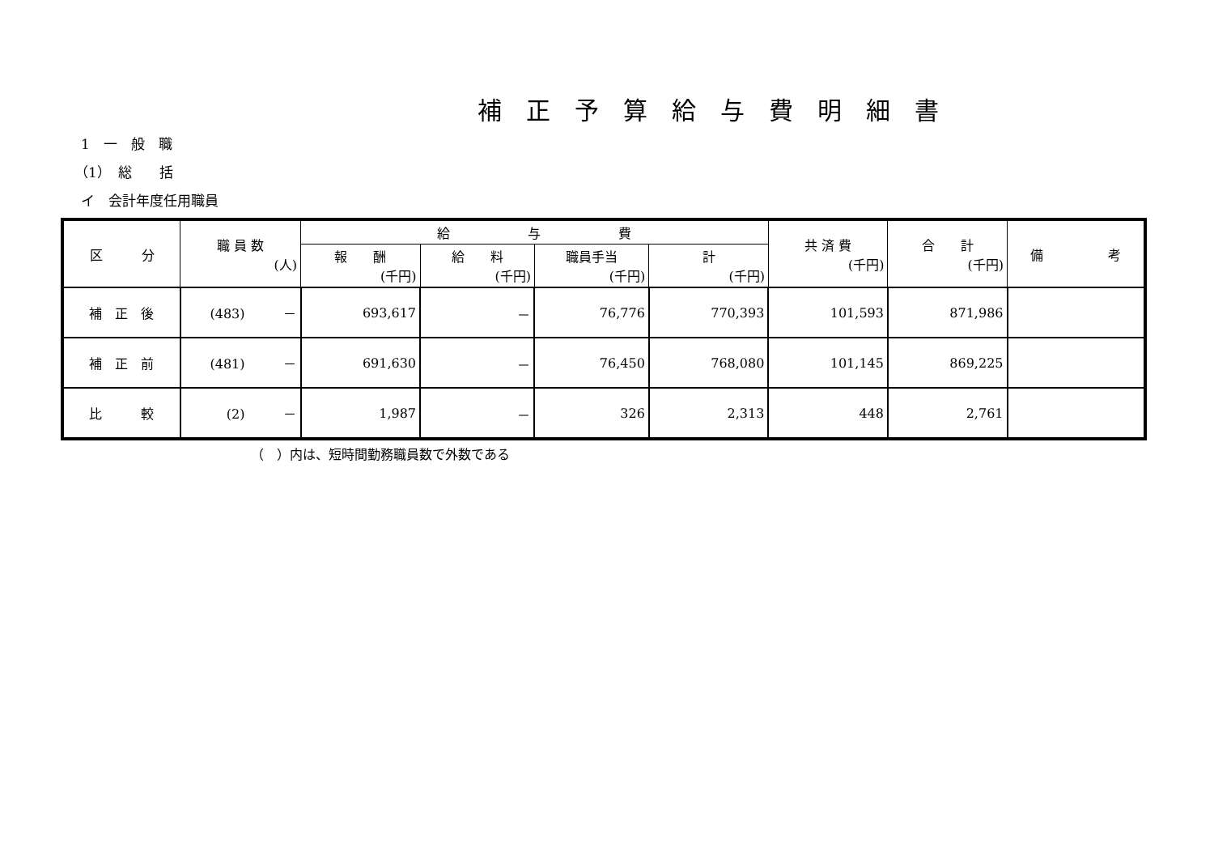補正予算給与費明細書
1　一　般　職
（1）　総　　括
イ　会計年度任用職員
| 区 分 | 職 員 数 (人) | 給 与 費 | | | | 共 済 費 (千円) | 合 計 (千円) | 備 考 |
| --- | --- | --- | --- | --- | --- | --- | --- | --- |
| | | 報 酬 (千円) | 給 料 (千円) | 職員手当 (千円) | 計 (千円) | | | |
| 補 正 後 | (483) － | 693,617 | － | 76,776 | 770,393 | 101,593 | 871,986 | |
| 補 正 前 | (481) － | 691,630 | － | 76,450 | 768,080 | 101,145 | 869,225 | |
| 比 較 | (2) － | 1,987 | － | 326 | 2,313 | 448 | 2,761 | |
（　）内は、短時間勤務職員数で外数である